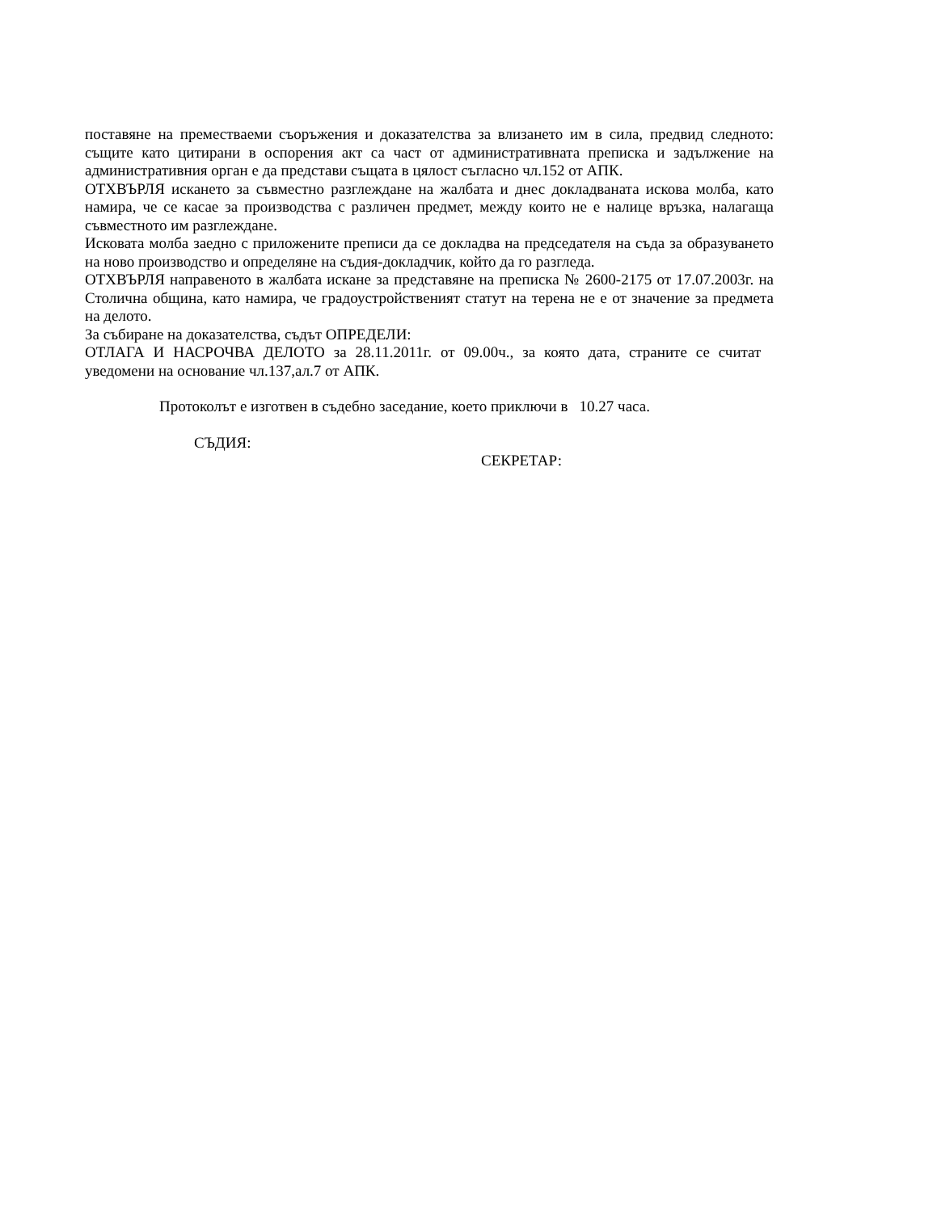поставяне на преместваеми съоръжения и доказателства за влизането им в сила, предвид следното: същите като цитирани в оспорения акт са част от административната преписка и задължение на административния орган е да представи същата в цялост съгласно чл.152 от АПК.
ОТХВЪРЛЯ искането за съвместно разглеждане на жалбата и днес докладваната искова молба, като намира, че се касае за производства с различен предмет, между които не е налице връзка, налагаща съвместното им разглеждане.
Исковата молба заедно с приложените преписи да се докладва на председателя на съда за образуването на ново производство и определяне на съдия-докладчик, който да го разгледа.
ОТХВЪРЛЯ направеното в жалбата искане за представяне на преписка № 2600-2175 от 17.07.2003г. на Столична община, като намира, че градоустройственият статут на терена не е от значение за предмета на делото.
За събиране на доказателства, съдът ОПРЕДЕЛИ:
ОТЛАГА И НАСРОЧВА ДЕЛОТО за 28.11.2011г. от 09.00ч., за която дата, страните се считат уведомени на основание чл.137,ал.7 от АПК.
Протоколът е изготвен в съдебно заседание, което приключи в 10.27 часа.
СЪДИЯ:
СЕКРЕТАР: